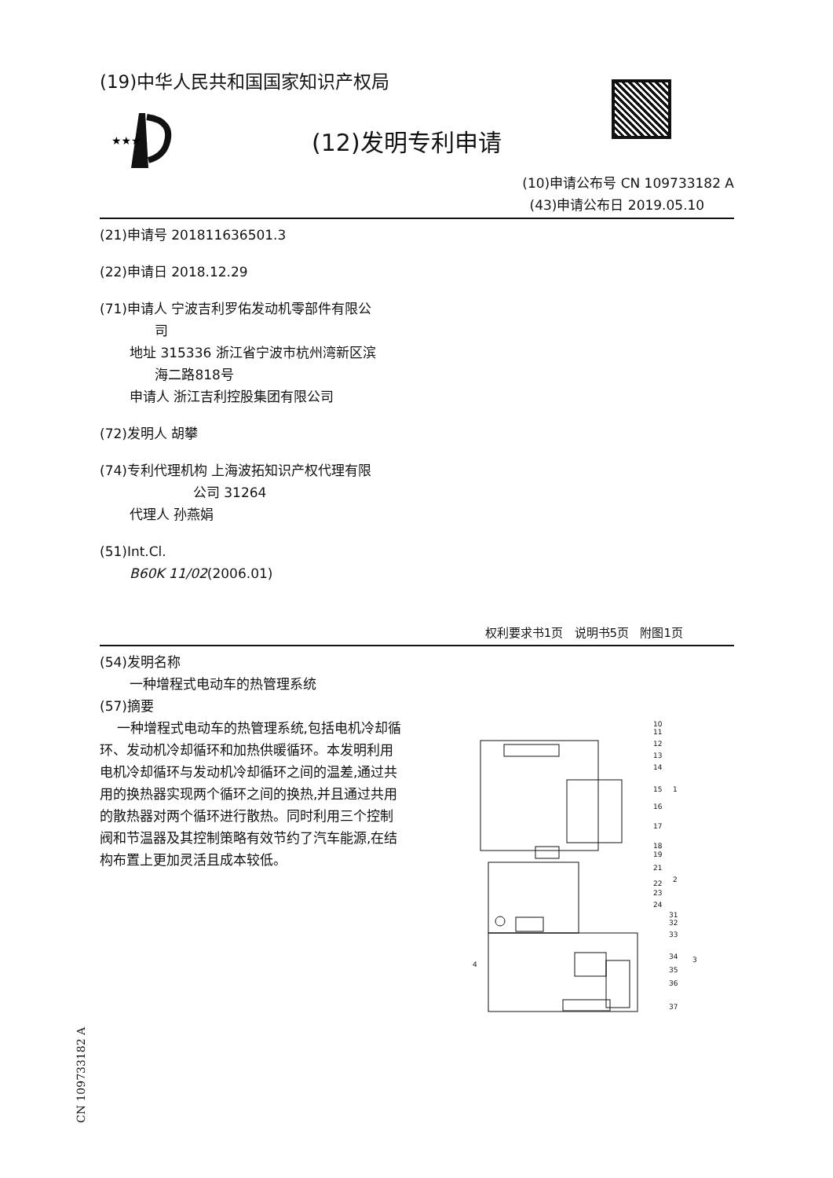(19)中华人民共和国国家知识产权局
★★★
(12)发明专利申请
(10)申请公布号 CN 109733182 A
(43)申请公布日 2019.05.10
(21)申请号 201811636501.3
(22)申请日 2018.12.29
(71)申请人 宁波吉利罗佑发动机零部件有限公
司
地址 315336 浙江省宁波市杭州湾新区滨
海二路818号
申请人 浙江吉利控股集团有限公司
(72)发明人 胡攀
(74)专利代理机构 上海波拓知识产权代理有限
公司 31264
代理人 孙燕娟
(51)Int.Cl.
B60K 11/02(2006.01)
权利要求书1页 说明书5页 附图1页
(54)发明名称
一种增程式电动车的热管理系统
(57)摘要
一种增程式电动车的热管理系统,包括电机冷却循环、发动机冷却循环和加热供暖循环。本发明利用电机冷却循环与发动机冷却循环之间的温差,通过共用的换热器实现两个循环之间的换热,并且通过共用的散热器对两个循环进行散热。同时利用三个控制阀和节温器及其控制策略有效节约了汽车能源,在结构布置上更加灵活且成本较低。
10
11
12
13
14
15
16
17
18
19
21
22
23
24
1
2
31
32
33
4
34
35
36
37
3
CN 109733182 A